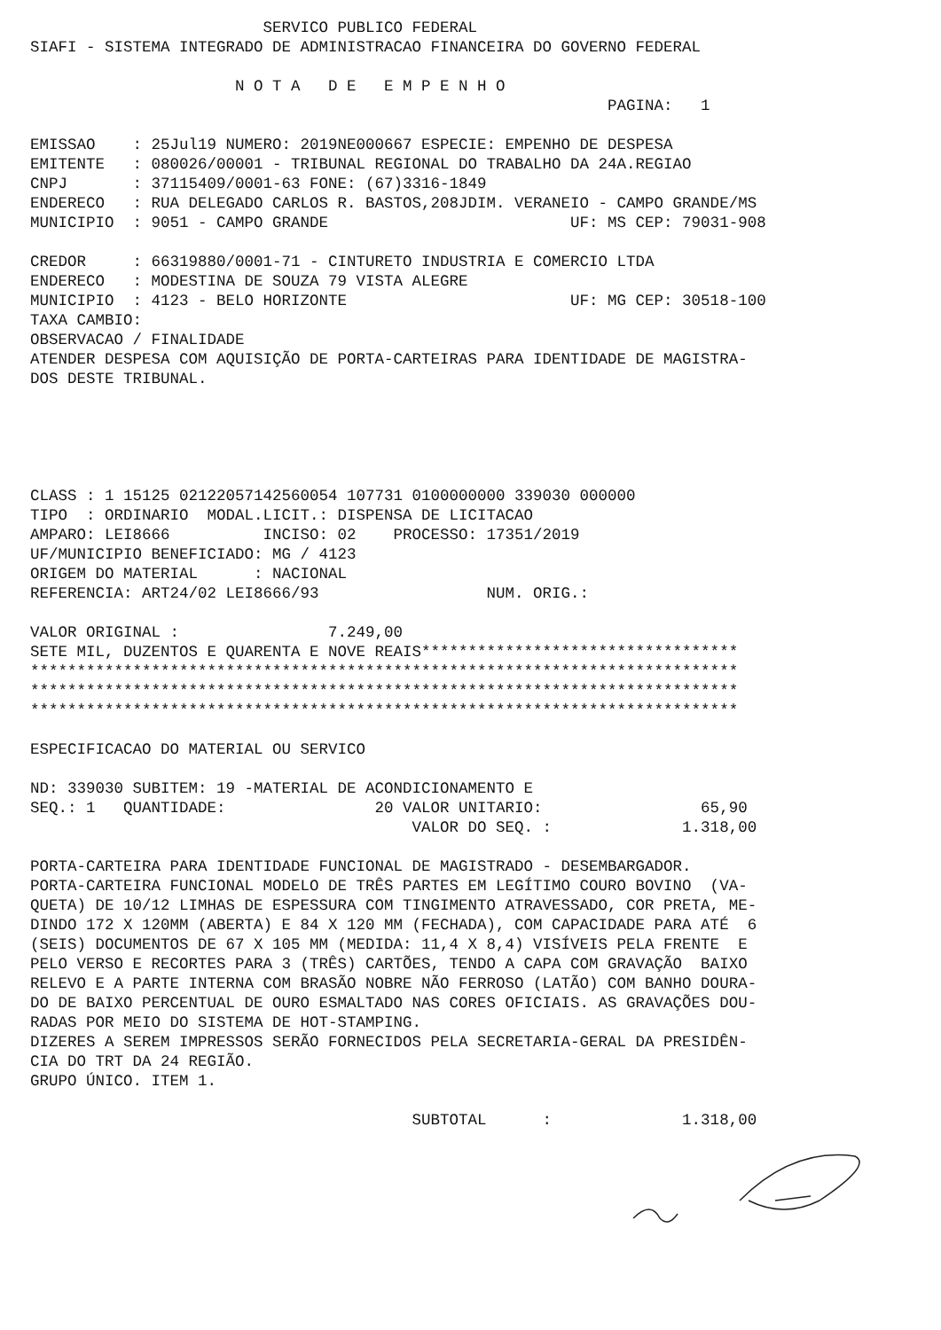SERVICO PUBLICO FEDERAL
SIAFI - SISTEMA INTEGRADO DE ADMINISTRACAO FINANCEIRA DO GOVERNO FEDERAL
N O T A D E E M P E N H O
PAGINA: 1
EMISSAO : 25Jul19 NUMERO: 2019NE000667 ESPECIE: EMPENHO DE DESPESA
EMITENTE : 080026/00001 - TRIBUNAL REGIONAL DO TRABALHO DA 24A.REGIAO
CNPJ : 37115409/0001-63 FONE: (67)3316-1849
ENDERECO : RUA DELEGADO CARLOS R. BASTOS,208JDIM. VERANEIO - CAMPO GRANDE/MS
MUNICIPIO : 9051 - CAMPO GRANDE UF: MS CEP: 79031-908
CREDOR : 66319880/0001-71 - CINTURETO INDUSTRIA E COMERCIO LTDA
ENDERECO : MODESTINA DE SOUZA 79 VISTA ALEGRE
MUNICIPIO : 4123 - BELO HORIZONTE UF: MG CEP: 30518-100
TAXA CAMBIO:
OBSERVACAO / FINALIDADE
ATENDER DESPESA COM AQUISIÇÃO DE PORTA-CARTEIRAS PARA IDENTIDADE DE MAGISTRA-
DOS DESTE TRIBUNAL.
CLASS : 1 15125 02122057142560054 107731 0100000000 339030 000000
TIPO : ORDINARIO MODAL.LICIT.: DISPENSA DE LICITACAO
AMPARO: LEI8666 INCISO: 02 PROCESSO: 17351/2019
UF/MUNICIPIO BENEFICIADO: MG / 4123
ORIGEM DO MATERIAL : NACIONAL
REFERENCIA: ART24/02 LEI8666/93 NUM. ORIG.:
VALOR ORIGINAL : 7.249,00
SETE MIL, DUZENTOS E QUARENTA E NOVE REAIS**********************************
****************************************************************************
****************************************************************************
****************************************************************************
ESPECIFICACAO DO MATERIAL OU SERVICO
ND: 339030 SUBITEM: 19 -MATERIAL DE ACONDICIONAMENTO E
SEQ.: 1 QUANTIDADE: 20 VALOR UNITARIO: 65,90
VALOR DO SEQ. : 1.318,00
PORTA-CARTEIRA PARA IDENTIDADE FUNCIONAL DE MAGISTRADO - DESEMBARGADOR.
PORTA-CARTEIRA FUNCIONAL MODELO DE TRÊS PARTES EM LEGÍTIMO COURO BOVINO (VA-
QUETA) DE 10/12 LIMHAS DE ESPESSURA COM TINGIMENTO ATRAVESSADO, COR PRETA, ME-
DINDO 172 X 120MM (ABERTA) E 84 X 120 MM (FECHADA), COM CAPACIDADE PARA ATÉ 6
(SEIS) DOCUMENTOS DE 67 X 105 MM (MEDIDA: 11,4 X 8,4) VISÍVEIS PELA FRENTE E
PELO VERSO E RECORTES PARA 3 (TRÊS) CARTÕES, TENDO A CAPA COM GRAVAÇÃO BAIXO
RELEVO E A PARTE INTERNA COM BRASÃO NOBRE NÃO FERROSO (LATÃO) COM BANHO DOURA-
DO DE BAIXO PERCENTUAL DE OURO ESMALTADO NAS CORES OFICIAIS. AS GRAVAÇÕES DOU-
RADAS POR MEIO DO SISTEMA DE HOT-STAMPING.
DIZERES A SEREM IMPRESSOS SERÃO FORNECIDOS PELA SECRETARIA-GERAL DA PRESIDÊN-
CIA DO TRT DA 24 REGIÃO.
GRUPO ÚNICO. ITEM 1.
SUBTOTAL : 1.318,00